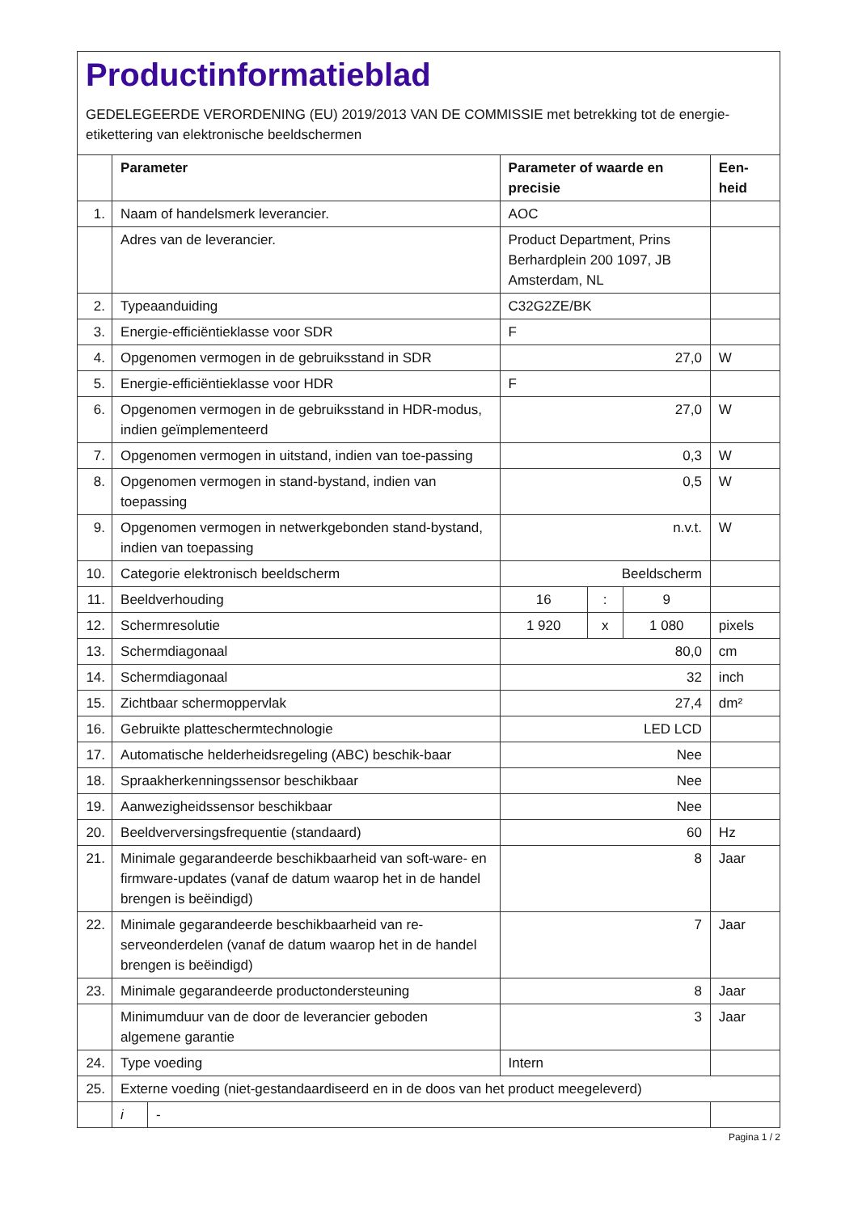Productinformatieblad
GEDELEGEERDE VERORDENING (EU) 2019/2013 VAN DE COMMISSIE met betrekking tot de energie-etikettering van elektronische beeldschermen
| | Parameter | | Parameter of waarde en precisie | | | Een-heid |
| --- | --- | --- | --- | --- | --- | --- |
| 1. | Naam of handelsmerk leverancier. | | AOC | | | |
| | Adres van de leverancier. | | Product Department, Prins Berhardplein 200 1097, JB Amsterdam, NL | | | |
| 2. | Typeaanduiding | | C32G2ZE/BK | | | |
| 3. | Energie-efficiëntieklasse voor SDR | | F | | | |
| 4. | Opgenomen vermogen in de gebruiksstand in SDR | | 27,0 | | | W |
| 5. | Energie-efficiëntieklasse voor HDR | | F | | | |
| 6. | Opgenomen vermogen in de gebruiksstand in HDR-modus, indien geïmplementeerd | | 27,0 | | | W |
| 7. | Opgenomen vermogen in uitstand, indien van toe-passing | | 0,3 | | | W |
| 8. | Opgenomen vermogen in stand-bystand, indien van toepassing | | 0,5 | | | W |
| 9. | Opgenomen vermogen in netwerkgebonden stand-bystand, indien van toepassing | | n.v.t. | | | W |
| 10. | Categorie elektronisch beeldscherm | | Beeldscherm | | | |
| 11. | Beeldverhouding | | 16 | : | 9 | |
| 12. | Schermresolutie | | 1 920 | x | 1 080 | pixels |
| 13. | Schermdiagonaal | | 80,0 | | | cm |
| 14. | Schermdiagonaal | | 32 | | | inch |
| 15. | Zichtbaar schermoppervlak | | 27,4 | | | dm² |
| 16. | Gebruikte platteschermtechnologie | | LED LCD | | | |
| 17. | Automatische helderheidsregeling (ABC) beschik-baar | | Nee | | | |
| 18. | Spraakherkenningssensor beschikbaar | | Nee | | | |
| 19. | Aanwezigheidssensor beschikbaar | | Nee | | | |
| 20. | Beeldverversingsfrequentie (standaard) | | 60 | | | Hz |
| 21. | Minimale gegarandeerde beschikbaarheid van soft-ware- en firmware-updates (vanaf de datum waarop het in de handel brengen is beëindigd) | | 8 | | | Jaar |
| 22. | Minimale gegarandeerde beschikbaarheid van re-serveonderdelen (vanaf de datum waarop het in de handel brengen is beëindigd) | | 7 | | | Jaar |
| 23. | Minimale gegarandeerde productondersteuning | | 8 | | | Jaar |
| | Minimumduur van de door de leverancier geboden algemene garantie | | 3 | | | Jaar |
| 24. | Type voeding | | Intern | | | |
| 25. | Externe voeding (niet-gestandaardiseerd en in de doos van het product meegeleverd) | | | | | |
| | i | - | | | | |
Pagina 1 / 2